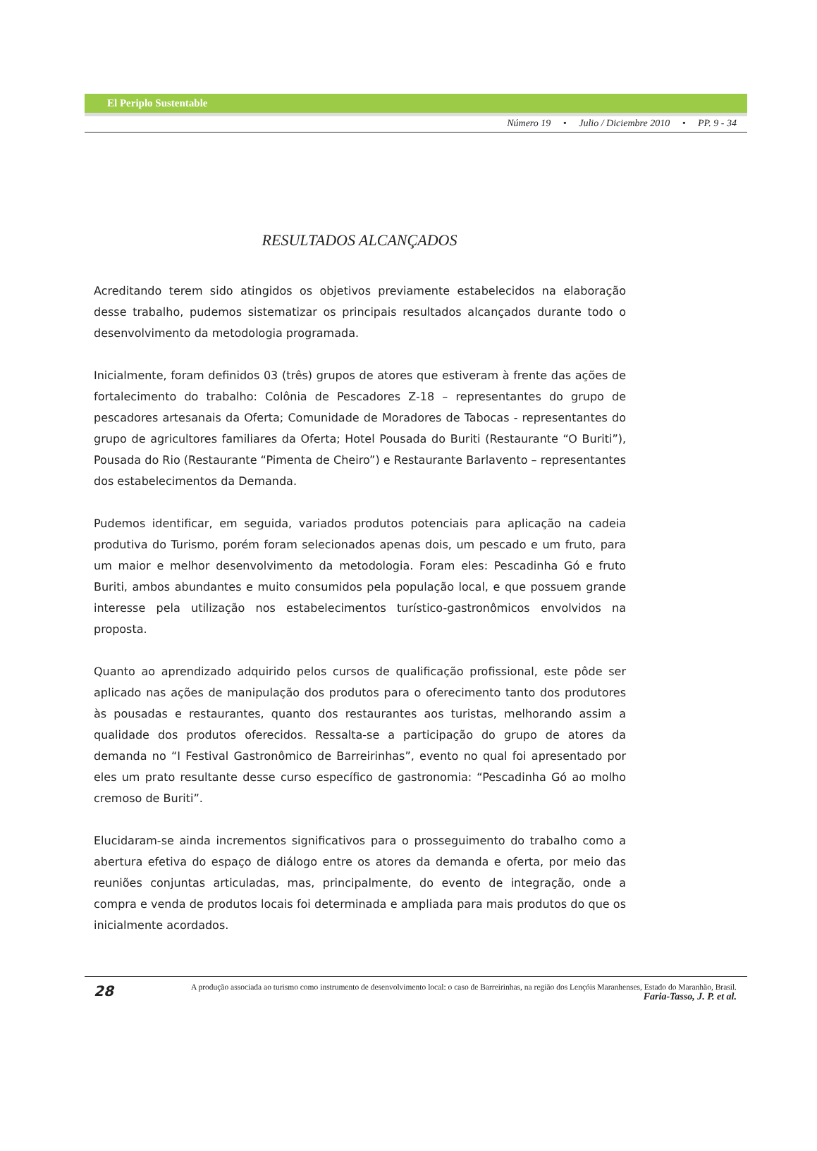El Periplo Sustentable
Número 19 • Julio / Diciembre 2010 • PP. 9 - 34
RESULTADOS ALCANÇADOS
Acreditando terem sido atingidos os objetivos previamente estabelecidos na elaboração desse trabalho, pudemos sistematizar os principais resultados alcançados durante todo o desenvolvimento da metodologia programada.
Inicialmente, foram definidos 03 (três) grupos de atores que estiveram à frente das ações de fortalecimento do trabalho: Colônia de Pescadores Z-18 – representantes do grupo de pescadores artesanais da Oferta; Comunidade de Moradores de Tabocas - representantes do grupo de agricultores familiares da Oferta; Hotel Pousada do Buriti (Restaurante “O Buriti”), Pousada do Rio (Restaurante “Pimenta de Cheiro”) e Restaurante Barlavento – representantes dos estabelecimentos da Demanda.
Pudemos identificar, em seguida, variados produtos potenciais para aplicação na cadeia produtiva do Turismo, porém foram selecionados apenas dois, um pescado e um fruto, para um maior e melhor desenvolvimento da metodologia. Foram eles: Pescadinha Gó e fruto Buriti, ambos abundantes e muito consumidos pela população local, e que possuem grande interesse pela utilização nos estabelecimentos turístico-gastronômicos envolvidos na proposta.
Quanto ao aprendizado adquirido pelos cursos de qualificação profissional, este pôde ser aplicado nas ações de manipulação dos produtos para o oferecimento tanto dos produtores às pousadas e restaurantes, quanto dos restaurantes aos turistas, melhorando assim a qualidade dos produtos oferecidos. Ressalta-se a participação do grupo de atores da demanda no “I Festival Gastronômico de Barreirinhas”, evento no qual foi apresentado por eles um prato resultante desse curso específico de gastronomia: “Pescadinha Gó ao molho cremoso de Buriti”.
Elucidaram-se ainda incrementos significativos para o prosseguimento do trabalho como a abertura efetiva do espaço de diálogo entre os atores da demanda e oferta, por meio das reuniões conjuntas articuladas, mas, principalmente, do evento de integração, onde a compra e venda de produtos locais foi determinada e ampliada para mais produtos do que os inicialmente acordados.
28
A produção associada ao turismo como instrumento de desenvolvimento local: o caso de Barreirinhas, na região dos Lençóis Maranhenses, Estado do Maranhão, Brasil.
Faria-Tasso, J. P. et al.